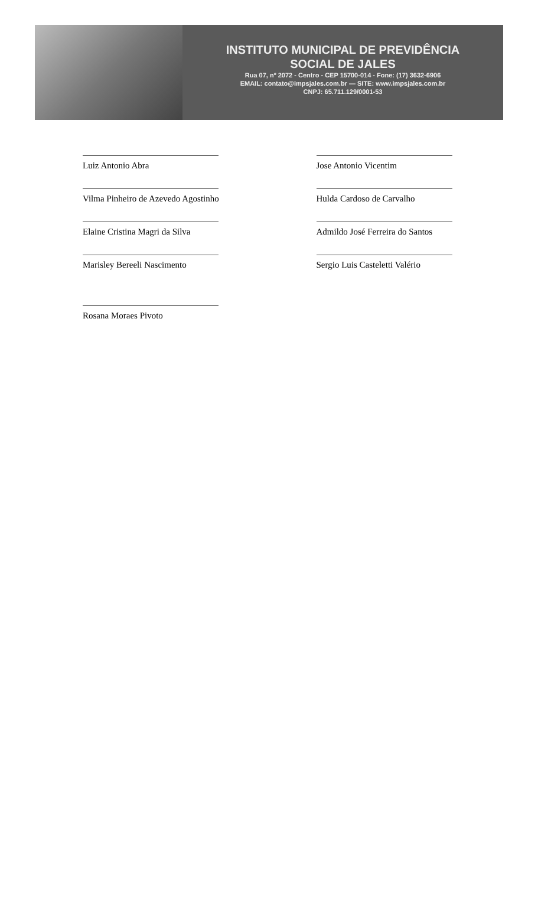INSTITUTO MUNICIPAL DE PREVIDÊNCIA
SOCIAL DE JALES
Rua 07, nº 2072 - Centro - CEP 15700-014 - Fone: (17) 3632-6906
EMAIL: contato@impsjales.com.br — SITE: www.impsjales.com.br
CNPJ: 65.711.129/0001-53
Luiz Antonio Abra
Vilma Pinheiro de Azevedo Agostinho
Elaine Cristina Magri da Silva
Marisley Bereeli Nascimento
Rosana Moraes Pivoto
Jose Antonio Vicentim
Hulda Cardoso de Carvalho
Admildo José Ferreira do Santos
Sergio Luis Casteletti Valério